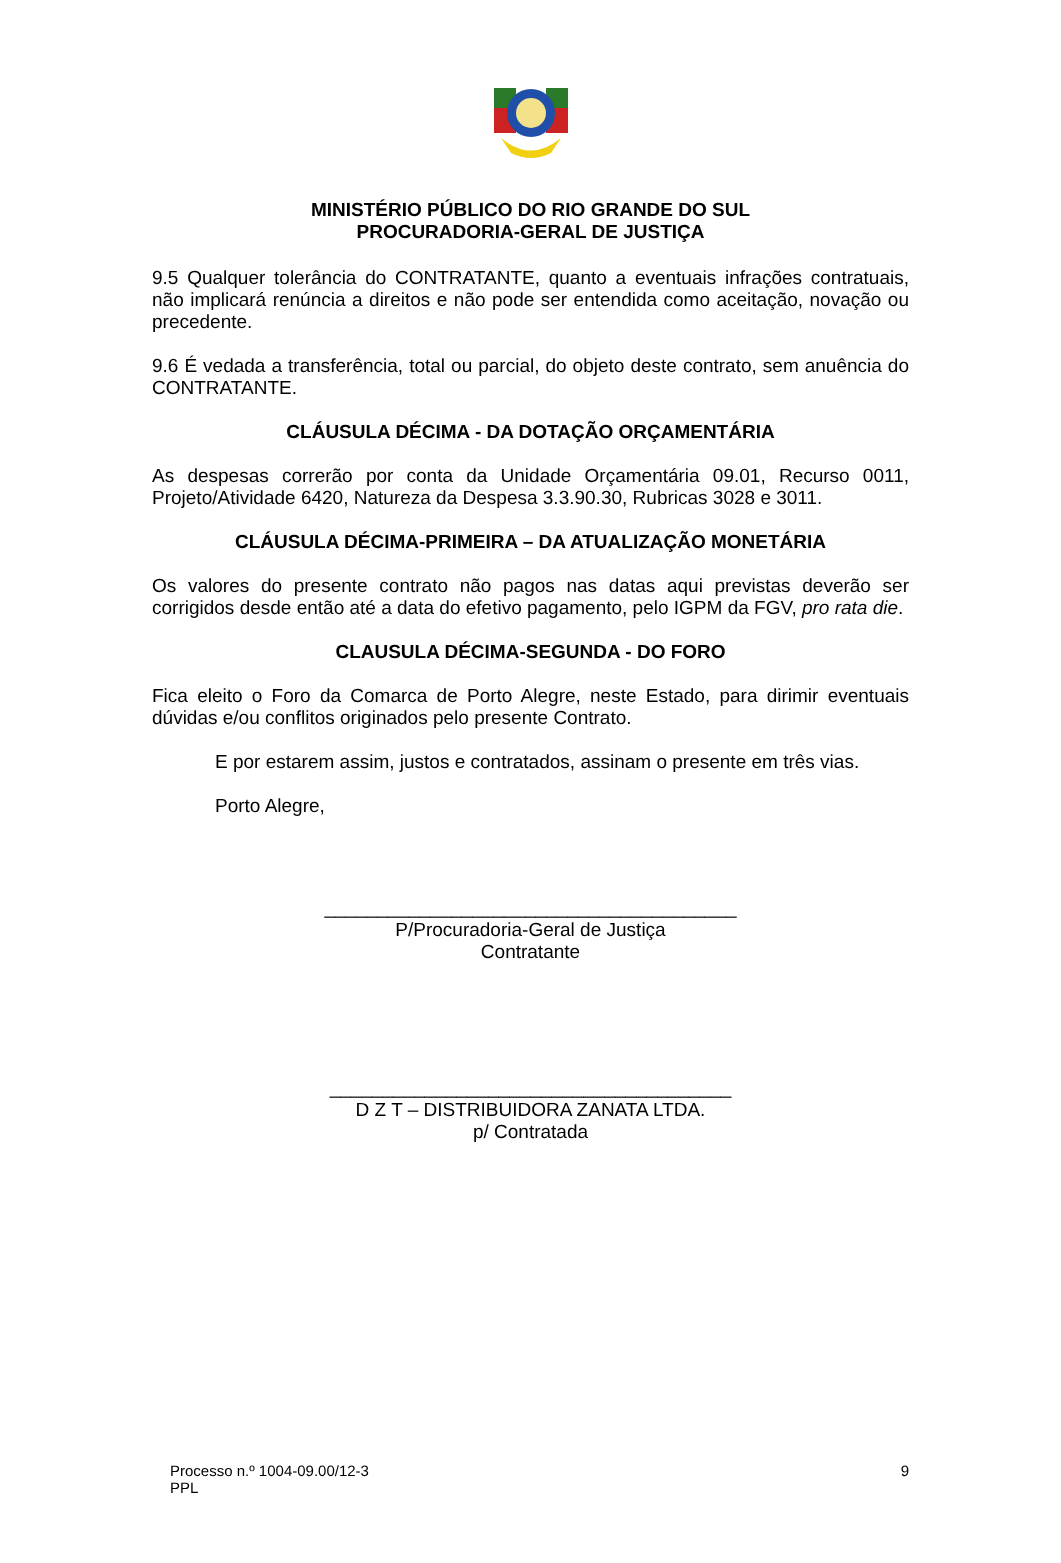MINISTÉRIO PÚBLICO DO RIO GRANDE DO SUL
PROCURADORIA-GERAL DE JUSTIÇA
9.5 Qualquer tolerância do CONTRATANTE, quanto a eventuais infrações contratuais, não implicará renúncia a direitos e não pode ser entendida como aceitação, novação ou precedente.
9.6 É vedada a transferência, total ou parcial, do objeto deste contrato, sem anuência do CONTRATANTE.
CLÁUSULA DÉCIMA - DA DOTAÇÃO ORÇAMENTÁRIA
As despesas correrão por conta da Unidade Orçamentária 09.01, Recurso 0011, Projeto/Atividade 6420, Natureza da Despesa 3.3.90.30, Rubricas 3028 e 3011.
CLÁUSULA DÉCIMA-PRIMEIRA – DA ATUALIZAÇÃO MONETÁRIA
Os valores do presente contrato não pagos nas datas aqui previstas deverão ser corrigidos desde então até a data do efetivo pagamento, pelo IGPM da FGV, pro rata die.
CLAUSULA DÉCIMA-SEGUNDA - DO FORO
Fica eleito o Foro da Comarca de Porto Alegre, neste Estado, para dirimir eventuais dúvidas e/ou conflitos originados pelo presente Contrato.
E por estarem assim, justos e contratados, assinam o presente em três vias.
Porto Alegre,
_______________________________________
P/Procuradoria-Geral de Justiça
Contratante
______________________________________
D Z T – DISTRIBUIDORA ZANATA LTDA.
p/ Contratada
Processo n.º 1004-09.00/12-3 9
PPL